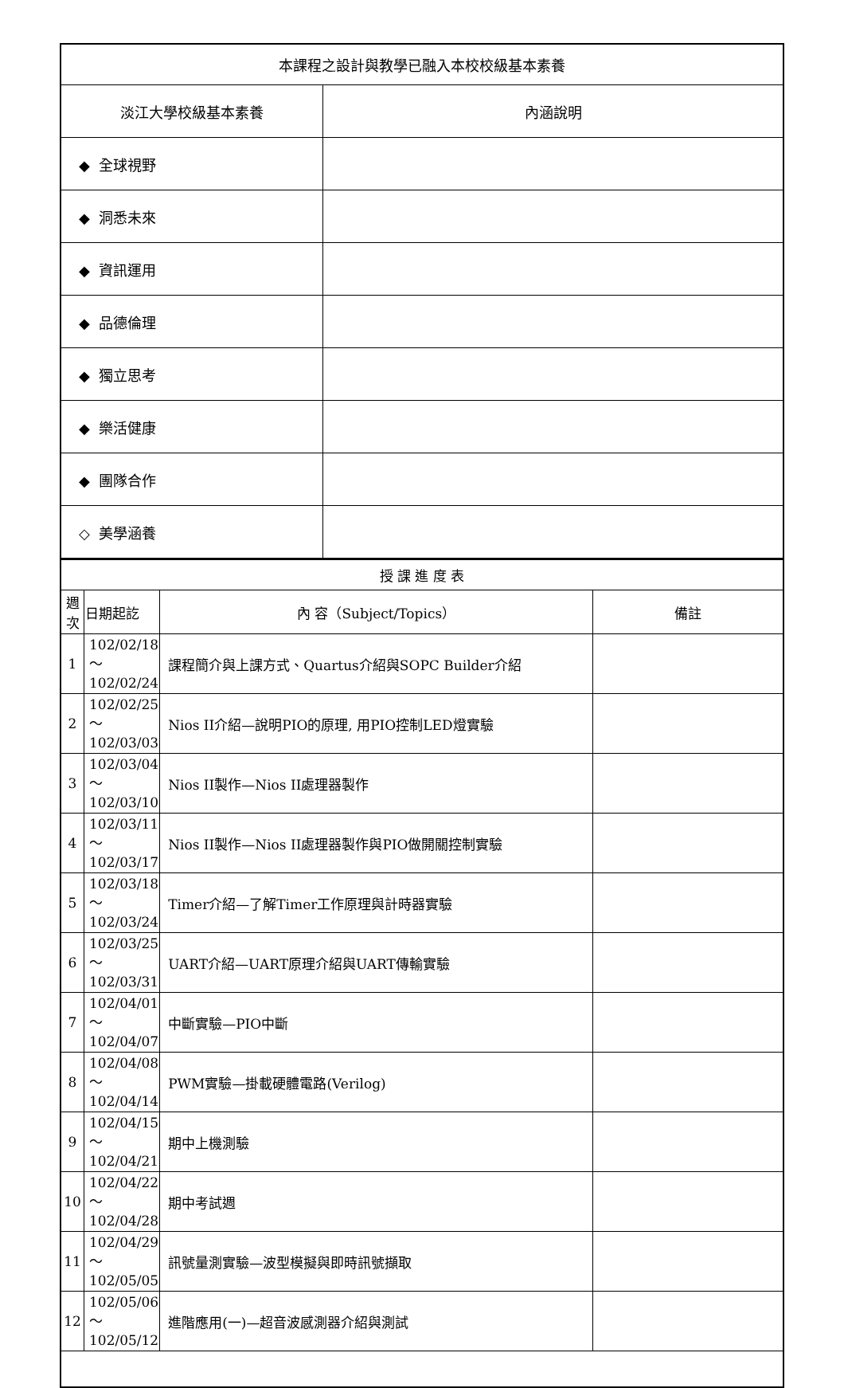| 本課程之設計與教學已融入本校校級基本素養 | |
| 淡江大學校級基本素養 | 內涵說明 |
| ◆ 全球視野 | |
| ◆ 洞悉未來 | |
| ◆ 資訊運用 | |
| ◆ 品德倫理 | |
| ◆ 獨立思考 | |
| ◆ 樂活健康 | |
| ◆ 團隊合作 | |
| ◇ 美學涵養 | |
| 授 課 進 度 表 | | | |
| 週 次 | 日期起訖 | 內 容（Subject/Topics） | 備註 |
| 1 | 102/02/18～ 102/02/24 | 課程簡介與上課方式、Quartus介紹與SOPC Builder介紹 | |
| 2 | 102/02/25～ 102/03/03 | Nios II介紹—說明PIO的原理, 用PIO控制LED燈實驗 | |
| 3 | 102/03/04～ 102/03/10 | Nios II製作—Nios II處理器製作 | |
| 4 | 102/03/11～ 102/03/17 | Nios II製作—Nios II處理器製作與PIO做開關控制實驗 | |
| 5 | 102/03/18～ 102/03/24 | Timer介紹—了解Timer工作原理與計時器實驗 | |
| 6 | 102/03/25～ 102/03/31 | UART介紹—UART原理介紹與UART傳輸實驗 | |
| 7 | 102/04/01～ 102/04/07 | 中斷實驗—PIO中斷 | |
| 8 | 102/04/08～ 102/04/14 | PWM實驗—掛載硬體電路(Verilog) | |
| 9 | 102/04/15～ 102/04/21 | 期中上機測驗 | |
| 10 | 102/04/22～ 102/04/28 | 期中考試週 | |
| 11 | 102/04/29～ 102/05/05 | 訊號量測實驗—波型模擬與即時訊號擷取 | |
| 12 | 102/05/06～ 102/05/12 | 進階應用(一)—超音波感測器介紹與測試 | |